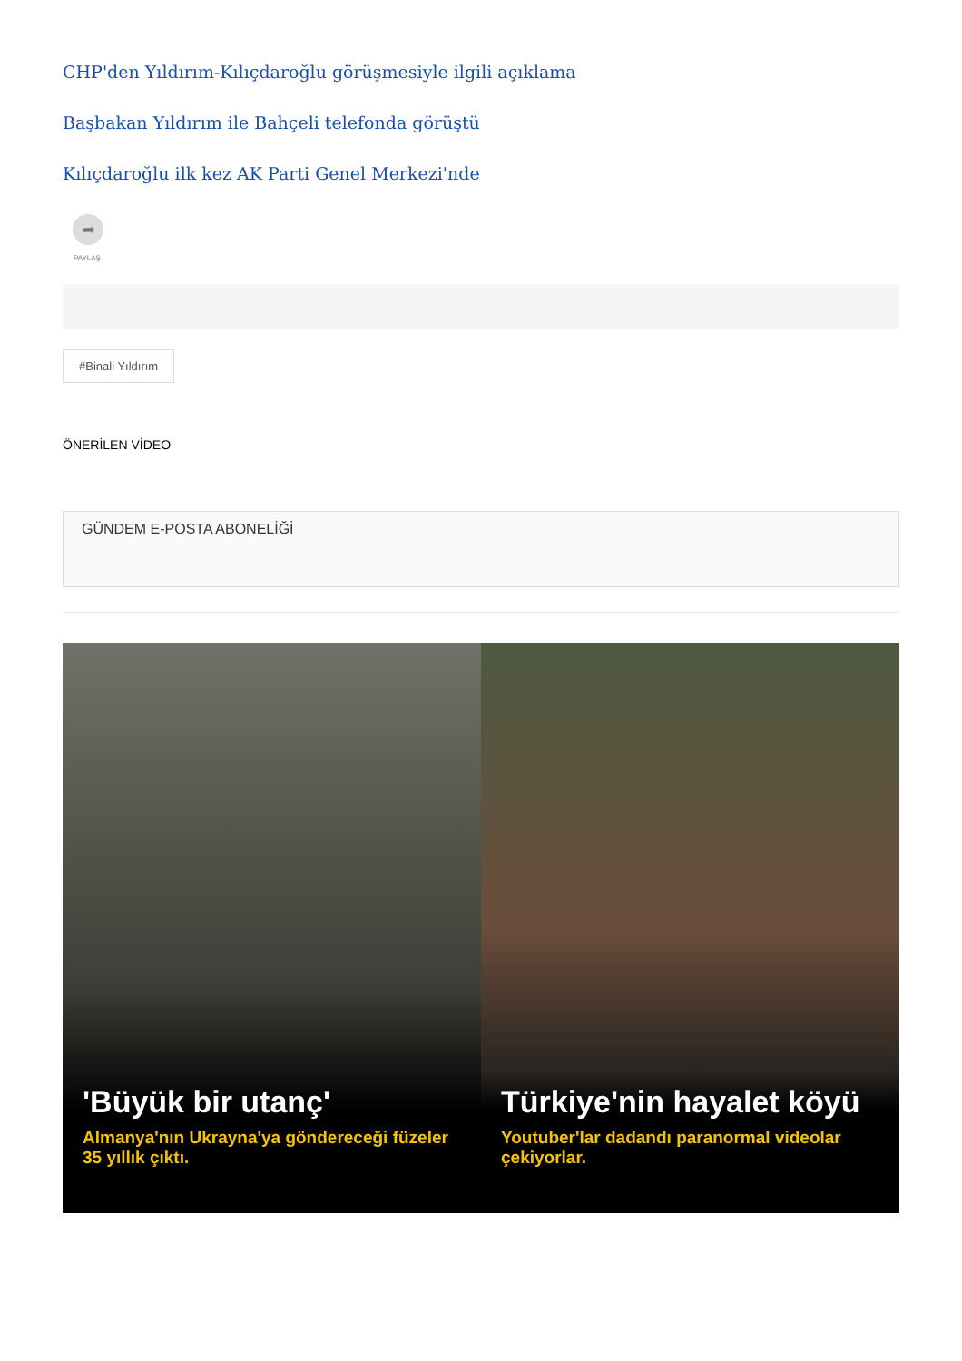CHP'den Yıldırım-Kılıçdaroğlu görüşmesiyle ilgili açıklama
Başbakan Yıldırım ile Bahçeli telefonda görüştü
Kılıçdaroğlu ilk kez AK Parti Genel Merkezi'nde
➦
PAYLAŞ
#Binali Yıldırım
ÖNERİLEN VİDEO
GÜNDEM E-POSTA ABONELİĞİ
'Büyük bir utanç'
Almanya'nın Ukrayna'ya göndereceği füzeler 35 yıllık çıktı.
Türkiye'nin hayalet köyü
Youtuber'lar dadandı paranormal videolar çekiyorlar.